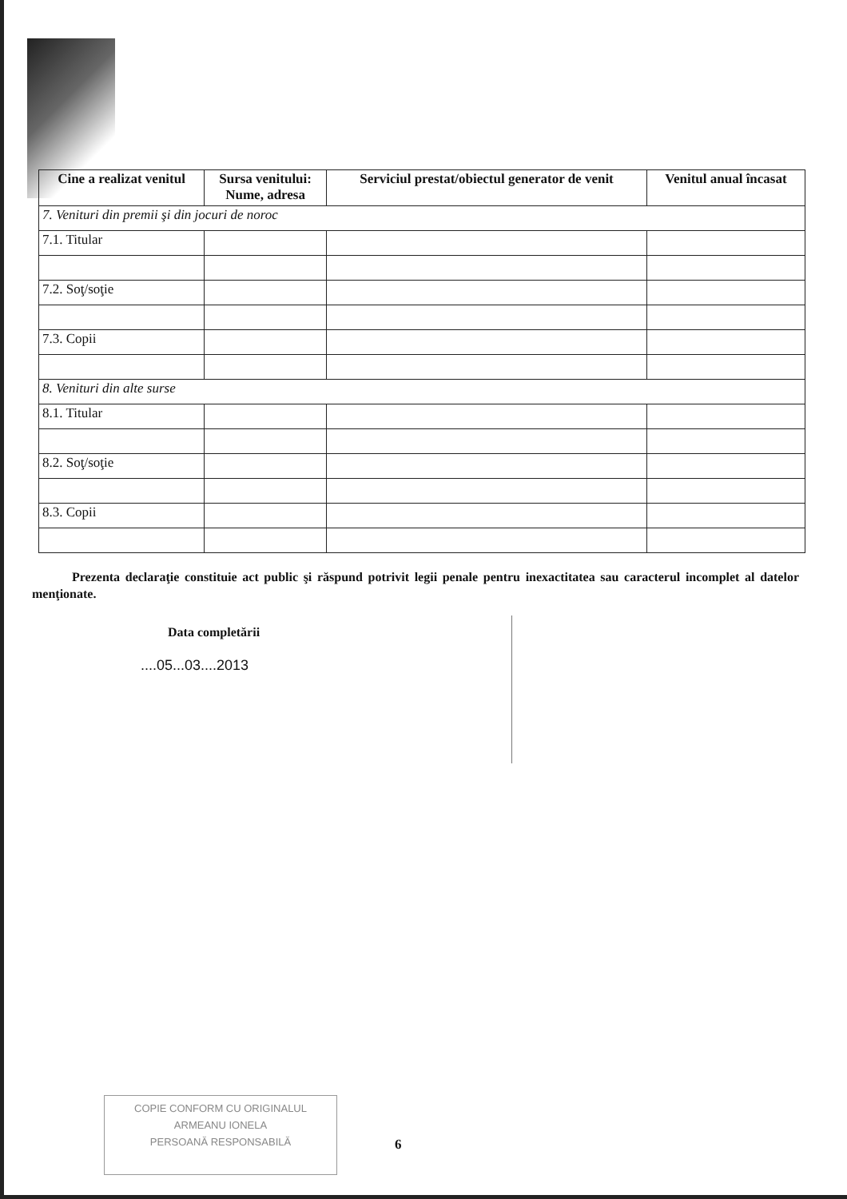| Cine a realizat venitul | Sursa venitului: Nume, adresa | Serviciul prestat/obiectul generator de venit | Venitul anual încasat |
| --- | --- | --- | --- |
| 7. Venituri din premii şi din jocuri de noroc | | | |
| 7.1. Titular | | | |
| 7.2. Soţ/soţie | | | |
| 7.3. Copii | | | |
| 8. Venituri din alte surse | | | |
| 8.1. Titular | | | |
| 8.2. Soţ/soţie | | | |
| 8.3. Copii | | | |
Prezenta declaraţie constituie act public şi răspund potrivit legii penale pentru inexactitatea sau caracterul incomplet al datelor menţionate.
Data completării
....05...03....2013
COPIE CONFORM CU ORIGINALUL
ARMEANU IONELA
PERSOANĂ RESPONSABILĂ
6